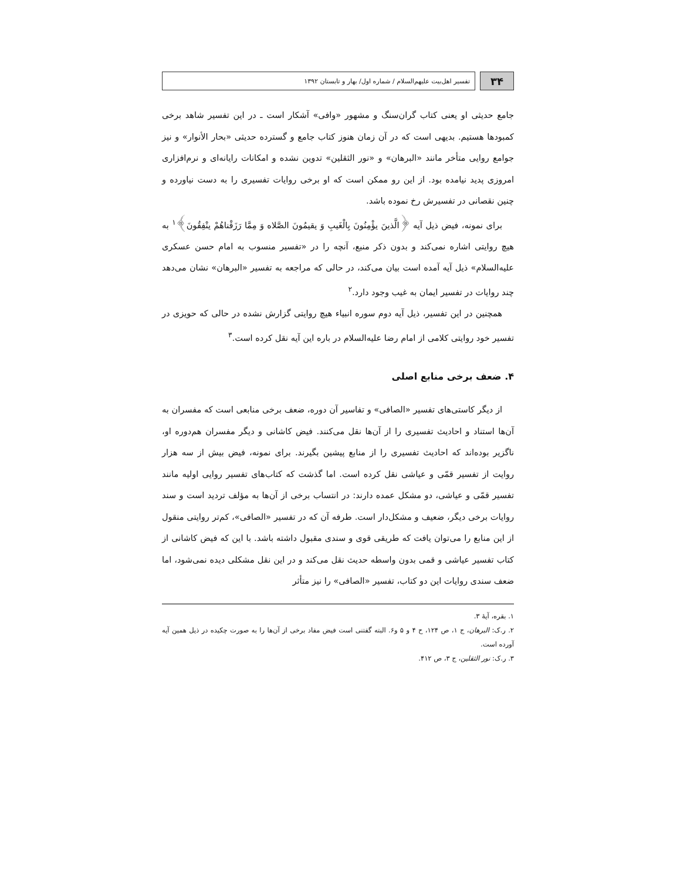۳۴
تفسیر اهل‌بیت علیهم‌السلام / شماره اول/ بهار و تابستان ۱۳۹۲
جامع حدیثی او یعنی کتاب گران‌سنگ و مشهور «وافی» آشکار است ـ در این تفسیر شاهد برخی کمبودها هستیم. بدیهی است که در آن زمان هنوز کتاب جامع و گسترده حدیثی «بحار الأنوار» و نیز جوامع روایی متأخر مانند «البرهان» و «نور الثقلین» تدوین نشده و امکانات رایانه‌ای و نرم‌افزاری امروزی پدید نیامده بود. از این رو ممکن است که او برخی روایات تفسیری را به دست نیاورده و چنین نقصانی در تفسیرش رخ نموده باشد.
برای نمونه، فیض ذیل آیه ﴿الَّذینَ یؤْمِنُونَ بِالْغَیبِ وَ یقیمُونَ الصَّلاه وَ مِمَّا رَزَقْناهُمْ ینْفِقُونَ﴾<sup>۱</sup> به هیچ روایتی اشاره نمی‌کند و بدون ذکر منبع، آنچه را در «تفسیر منسوب به امام حسن عسکری علیه‌السلام» ذیل آیه آمده است بیان می‌کند، در حالی که مراجعه به تفسیر «البرهان» نشان می‌دهد چند روایات در تفسیر ایمان به غیب وجود دارد.<sup>۲</sup>
همچنین در این تفسیر، ذیل آیه دوم سوره انبیاء هیچ روایتی گزارش نشده در حالی که حویزی در تفسیر خود روایتی کلامی از امام رضا علیه‌السلام در باره این آیه نقل کرده است.<sup>۳</sup>
۴. ضعف برخی منابع اصلی
از دیگر کاستی‌های تفسیر «الصافی» و تفاسیر آن دوره، ضعف برخی منابعی است که مفسران به آن‌ها استناد و احادیث تفسیری را از آن‌ها نقل می‌کنند. فیض کاشانی و دیگر مفسران هم‌دوره او، ناگزیر بوده‌اند که احادیث تفسیری را از منابع پیشین بگیرند. برای نمونه، فیض بیش از سه هزار روایت از تفسیر قمّی و عیاشی نقل کرده است. اما گذشت که کتاب‌های تفسیر روایی اولیه مانند تفسیر قمّی و عیاشی، دو مشکل عمده دارند: در انتساب برخی از آن‌ها به مؤلف تردید است و سند روایات برخی دیگر، ضعیف و مشکل‌دار است. طرفه آن که در تفسیر «الصافی»، کم‌تر روایتی منقول از این منابع را می‌توان یافت که طریقی قوی و سندی مقبول داشته باشد. با این که فیض کاشانی از کتاب تفسیر عیاشی و قمی بدون واسطه حدیث نقل می‌کند و در این نقل مشکلی دیده نمی‌شود، اما ضعف سندی روایات این دو کتاب، تفسیر «الصافی» را نیز متأثر
۱. بقره، آیهٔ ۳.
۲. ر.ک: البرهان، ج ۱، ص ۱۲۴، ح ۴ و ۵ و۶. البته گفتنی است فیض مفاد برخی از آن‌ها را به صورت چکیده در ذیل همین آیه آورده است.
۳. ر.ک: نور الثقلین، ج ۳، ص ۴۱۲.